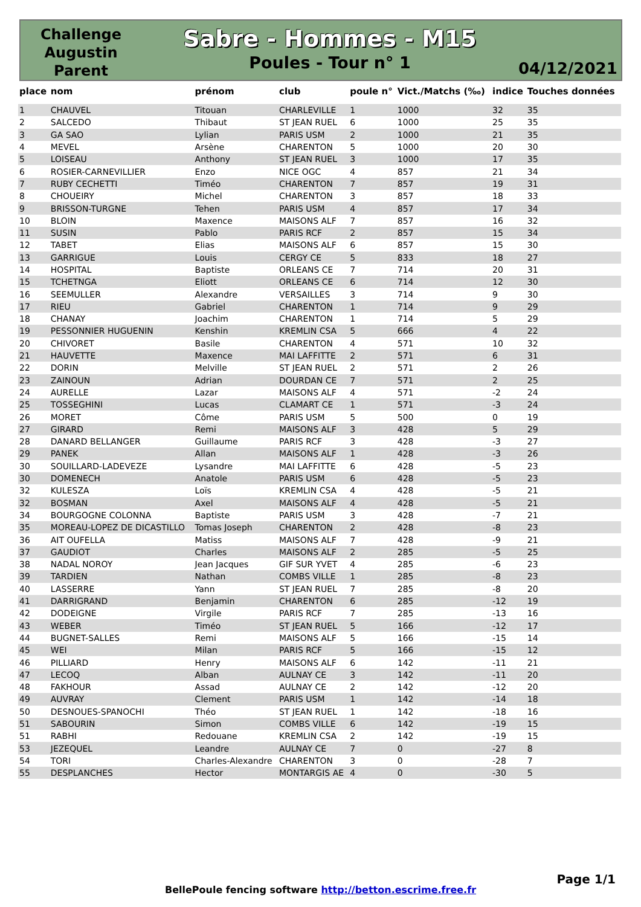Challenge
Augustin
Parent
Sabre - Hommes - M15
Poules - Tour n° 1
04/12/2021
| place | nom | prénom | club | poule n° | Vict./Matchs (‰) | indice | Touches données |
| --- | --- | --- | --- | --- | --- | --- | --- |
| 1 | CHAUVEL | Titouan | CHARLEVILLE | 1 | 1000 | 32 | 35 |
| 2 | SALCEDO | Thibaut | ST JEAN RUEL | 6 | 1000 | 25 | 35 |
| 3 | GA SAO | Lylian | PARIS USM | 2 | 1000 | 21 | 35 |
| 4 | MEVEL | Arsène | CHARENTON | 5 | 1000 | 20 | 30 |
| 5 | LOISEAU | Anthony | ST JEAN RUEL | 3 | 1000 | 17 | 35 |
| 6 | ROSIER-CARNEVILLIER | Enzo | NICE OGC | 4 | 857 | 21 | 34 |
| 7 | RUBY CECHETTI | Timéo | CHARENTON | 7 | 857 | 19 | 31 |
| 8 | CHOUEIRY | Michel | CHARENTON | 3 | 857 | 18 | 33 |
| 9 | BRISSON-TURGNE | Tehen | PARIS USM | 4 | 857 | 17 | 34 |
| 10 | BLOIN | Maxence | MAISONS ALF | 7 | 857 | 16 | 32 |
| 11 | SUSIN | Pablo | PARIS RCF | 2 | 857 | 15 | 34 |
| 12 | TABET | Elias | MAISONS ALF | 6 | 857 | 15 | 30 |
| 13 | GARRIGUE | Louis | CERGY CE | 5 | 833 | 18 | 27 |
| 14 | HOSPITAL | Baptiste | ORLEANS CE | 7 | 714 | 20 | 31 |
| 15 | TCHETNGA | Eliott | ORLEANS CE | 6 | 714 | 12 | 30 |
| 16 | SEEMULLER | Alexandre | VERSAILLES | 3 | 714 | 9 | 30 |
| 17 | RIEU | Gabriel | CHARENTON | 1 | 714 | 9 | 29 |
| 18 | CHANAY | Joachim | CHARENTON | 1 | 714 | 5 | 29 |
| 19 | PESSONNIER HUGUENIN | Kenshin | KREMLIN CSA | 5 | 666 | 4 | 22 |
| 20 | CHIVORET | Basile | CHARENTON | 4 | 571 | 10 | 32 |
| 21 | HAUVETTE | Maxence | MAI LAFFITTE | 2 | 571 | 6 | 31 |
| 22 | DORIN | Melville | ST JEAN RUEL | 2 | 571 | 2 | 26 |
| 23 | ZAINOUN | Adrian | DOURDAN CE | 7 | 571 | 2 | 25 |
| 24 | AURELLE | Lazar | MAISONS ALF | 4 | 571 | -2 | 24 |
| 25 | TOSSEGHINI | Lucas | CLAMART CE | 1 | 571 | -3 | 24 |
| 26 | MORET | Côme | PARIS USM | 5 | 500 | 0 | 19 |
| 27 | GIRARD | Remi | MAISONS ALF | 3 | 428 | 5 | 29 |
| 28 | DANARD BELLANGER | Guillaume | PARIS RCF | 3 | 428 | -3 | 27 |
| 29 | PANEK | Allan | MAISONS ALF | 1 | 428 | -3 | 26 |
| 30 | SOUILLARD-LADEVEZE | Lysandre | MAI LAFFITTE | 6 | 428 | -5 | 23 |
| 30 | DOMENECH | Anatole | PARIS USM | 6 | 428 | -5 | 23 |
| 32 | KULESZA | Loïs | KREMLIN CSA | 4 | 428 | -5 | 21 |
| 32 | BOSMAN | Axel | MAISONS ALF | 4 | 428 | -5 | 21 |
| 34 | BOURGOGNE COLONNA | Baptiste | PARIS USM | 3 | 428 | -7 | 21 |
| 35 | MOREAU-LOPEZ DE DICASTILLO | Tomas Joseph | CHARENTON | 2 | 428 | -8 | 23 |
| 36 | AIT OUFELLA | Matiss | MAISONS ALF | 7 | 428 | -9 | 21 |
| 37 | GAUDIOT | Charles | MAISONS ALF | 2 | 285 | -5 | 25 |
| 38 | NADAL NOROY | Jean Jacques | GIF SUR YVET | 4 | 285 | -6 | 23 |
| 39 | TARDIEN | Nathan | COMBS VILLE | 1 | 285 | -8 | 23 |
| 40 | LASSERRE | Yann | ST JEAN RUEL | 7 | 285 | -8 | 20 |
| 41 | DARRIGRAND | Benjamin | CHARENTON | 6 | 285 | -12 | 19 |
| 42 | DODEIGNE | Virgile | PARIS RCF | 7 | 285 | -13 | 16 |
| 43 | WEBER | Timéo | ST JEAN RUEL | 5 | 166 | -12 | 17 |
| 44 | BUGNET-SALLES | Remi | MAISONS ALF | 5 | 166 | -15 | 14 |
| 45 | WEI | Milan | PARIS RCF | 5 | 166 | -15 | 12 |
| 46 | PILLIARD | Henry | MAISONS ALF | 6 | 142 | -11 | 21 |
| 47 | LECOQ | Alban | AULNAY CE | 3 | 142 | -11 | 20 |
| 48 | FAKHOUR | Assad | AULNAY CE | 2 | 142 | -12 | 20 |
| 49 | AUVRAY | Clement | PARIS USM | 1 | 142 | -14 | 18 |
| 50 | DESNOUES-SPANOCHI | Théo | ST JEAN RUEL | 1 | 142 | -18 | 16 |
| 51 | SABOURIN | Simon | COMBS VILLE | 6 | 142 | -19 | 15 |
| 51 | RABHI | Redouane | KREMLIN CSA | 2 | 142 | -19 | 15 |
| 53 | JEZEQUEL | Leandre | AULNAY CE | 7 | 0 | -27 | 8 |
| 54 | TORI | Charles-Alexandre | CHARENTON | 3 | 0 | -28 | 7 |
| 55 | DESPLANCHES | Hector | MONTARGIS AE | 4 | 0 | -30 | 5 |
Page 1/1
BellePoule fencing software http://betton.escrime.free.fr